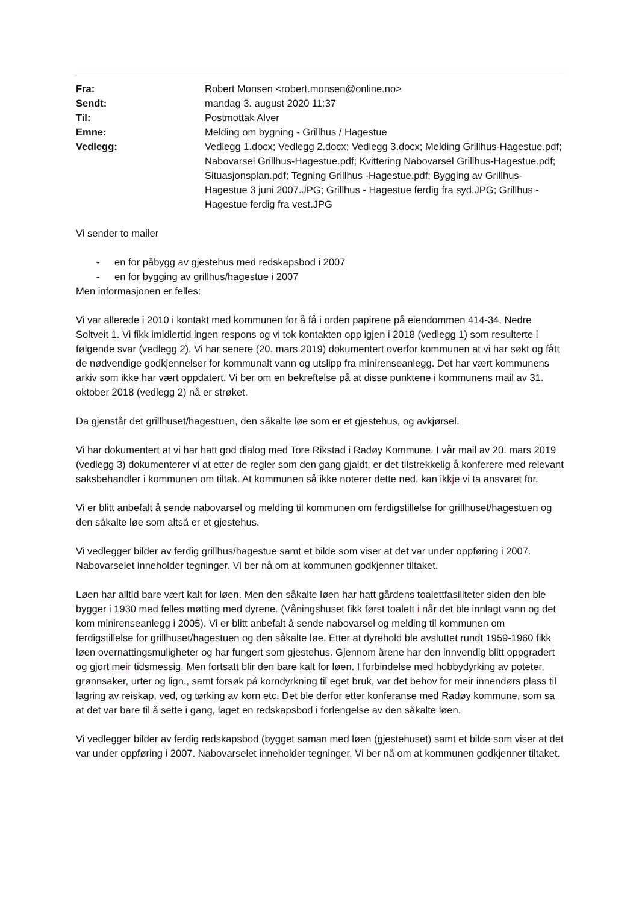| Fra: | Robert Monsen <robert.monsen@online.no> |
| Sendt: | mandag 3. august 2020 11:37 |
| Til: | Postmottak Alver |
| Emne: | Melding om bygning - Grillhus / Hagestue |
| Vedlegg: | Vedlegg 1.docx; Vedlegg 2.docx; Vedlegg 3.docx; Melding Grillhus-Hagestue.pdf; Nabovarsel Grillhus-Hagestue.pdf; Kvittering Nabovarsel Grillhus-Hagestue.pdf; Situasjonsplan.pdf; Tegning Grillhus -Hagestue.pdf; Bygging av Grillhus-Hagestue 3 juni 2007.JPG; Grillhus - Hagestue ferdig fra syd.JPG; Grillhus - Hagestue ferdig fra vest.JPG |
Vi sender to mailer
- en for påbygg av gjestehus med redskapsbod i 2007
- en for bygging av grillhus/hagestue i 2007
Men informasjonen er felles:
Vi var allerede i 2010 i kontakt med kommunen for å få i orden papirene på eiendommen 414-34, Nedre Soltveit 1. Vi fikk imidlertid ingen respons og vi tok kontakten opp igjen i 2018 (vedlegg 1) som resulterte i følgende svar (vedlegg 2). Vi har senere (20. mars 2019) dokumentert overfor kommunen at vi har søkt og fått de nødvendige godkjennelser for kommunalt vann og utslipp fra minirenseanlegg. Det har vært kommunens arkiv som ikke har vært oppdatert. Vi ber om en bekreftelse på at disse punktene i kommunens mail av 31. oktober 2018 (vedlegg 2) nå er strøket.
Da gjenstår det grillhuset/hagestuen, den såkalte løe som er et gjestehus, og avkjørsel.
Vi har dokumentert at vi har hatt god dialog med Tore Rikstad i Radøy Kommune. I vår mail av 20. mars 2019 (vedlegg 3) dokumenterer vi at etter de regler som den gang gjaldt, er det tilstrekkelig å konferere med relevant saksbehandler i kommunen om tiltak. At kommunen så ikke noterer dette ned, kan ikkje vi ta ansvaret for.
Vi er blitt anbefalt å sende nabovarsel og melding til kommunen om ferdigstillelse for grillhuset/hagestuen og den såkalte løe som altså er et gjestehus.
Vi vedlegger bilder av ferdig grillhus/hagestue samt et bilde som viser at det var under oppføring i 2007. Nabovarselet inneholder tegninger. Vi ber nå om at kommunen godkjenner tiltaket.
Løen har alltid bare vært kalt for løen. Men den såkalte løen har hatt gårdens toalettfasiliteter siden den ble bygger i 1930 med felles møtting med dyrene. (Våningshuset fikk først toalett i når det ble innlagt vann og det kom minirenseanlegg i 2005). Vi er blitt anbefalt å sende nabovarsel og melding til kommunen om ferdigstillelse for grillhuset/hagestuen og den såkalte løe. Etter at dyrehold ble avsluttet rundt 1959-1960 fikk løen overnattingsmuligheter og har fungert som gjestehus. Gjennom årene har den innvendig blitt oppgradert og gjort meir tidsmessig. Men fortsatt blir den bare kalt for løen. I forbindelse med hobbydyrking av poteter, grønnsaker, urter og lign., samt forsøk på korndyrkning til eget bruk, var det behov for meir innendørs plass til lagring av reiskap, ved, og tørking av korn etc. Det ble derfor etter konferanse med Radøy kommune, som sa at det var bare til å sette i gang, laget en redskapsbod i forlengelse av den såkalte løen.
Vi vedlegger bilder av ferdig redskapsbod (bygget saman med løen (gjestehuset) samt et bilde som viser at det var under oppføring i 2007. Nabovarselet inneholder tegninger. Vi ber nå om at kommunen godkjenner tiltaket.